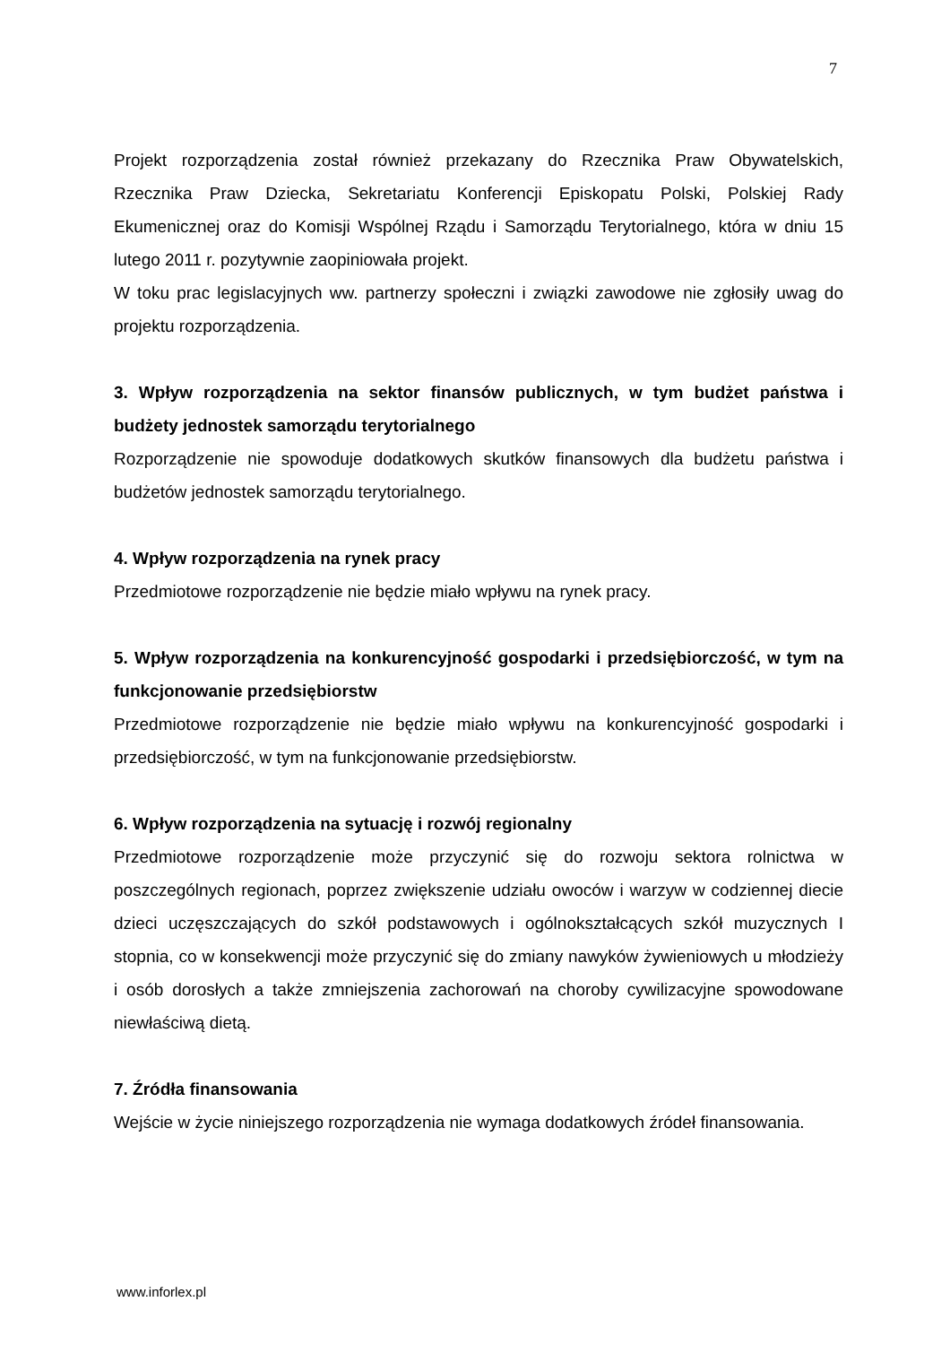7
Projekt rozporządzenia został również przekazany do Rzecznika Praw Obywatelskich, Rzecznika Praw Dziecka, Sekretariatu Konferencji Episkopatu Polski, Polskiej Rady Ekumenicznej oraz do Komisji Wspólnej Rządu i Samorządu Terytorialnego, która w dniu 15 lutego 2011 r. pozytywnie zaopiniowała projekt.
W toku prac legislacyjnych ww. partnerzy społeczni i związki zawodowe nie zgłosiły uwag do projektu rozporządzenia.
3. Wpływ rozporządzenia na sektor finansów publicznych, w tym budżet państwa i budżety jednostek samorządu terytorialnego
Rozporządzenie nie spowoduje dodatkowych skutków finansowych dla budżetu państwa i budżetów jednostek samorządu terytorialnego.
4. Wpływ rozporządzenia na rynek pracy
Przedmiotowe rozporządzenie nie będzie miało wpływu na rynek pracy.
5. Wpływ rozporządzenia na konkurencyjność gospodarki i przedsiębiorczość, w tym na funkcjonowanie przedsiębiorstw
Przedmiotowe rozporządzenie nie będzie miało wpływu na konkurencyjność gospodarki i przedsiębiorczość, w tym na funkcjonowanie przedsiębiorstw.
6. Wpływ rozporządzenia na sytuację i rozwój regionalny
Przedmiotowe rozporządzenie może przyczynić się do rozwoju sektora rolnictwa w poszczególnych regionach, poprzez zwiększenie udziału owoców i warzyw w codziennej diecie dzieci uczęszczających do szkół podstawowych i ogólnokształcących szkół muzycznych I stopnia, co w konsekwencji może przyczynić się do zmiany nawyków żywieniowych u młodzieży i osób dorosłych a także zmniejszenia zachorowań na choroby cywilizacyjne spowodowane niewłaściwą dietą.
7. Źródła finansowania
Wejście w życie niniejszego rozporządzenia nie wymaga dodatkowych źródeł finansowania.
www.inforlex.pl